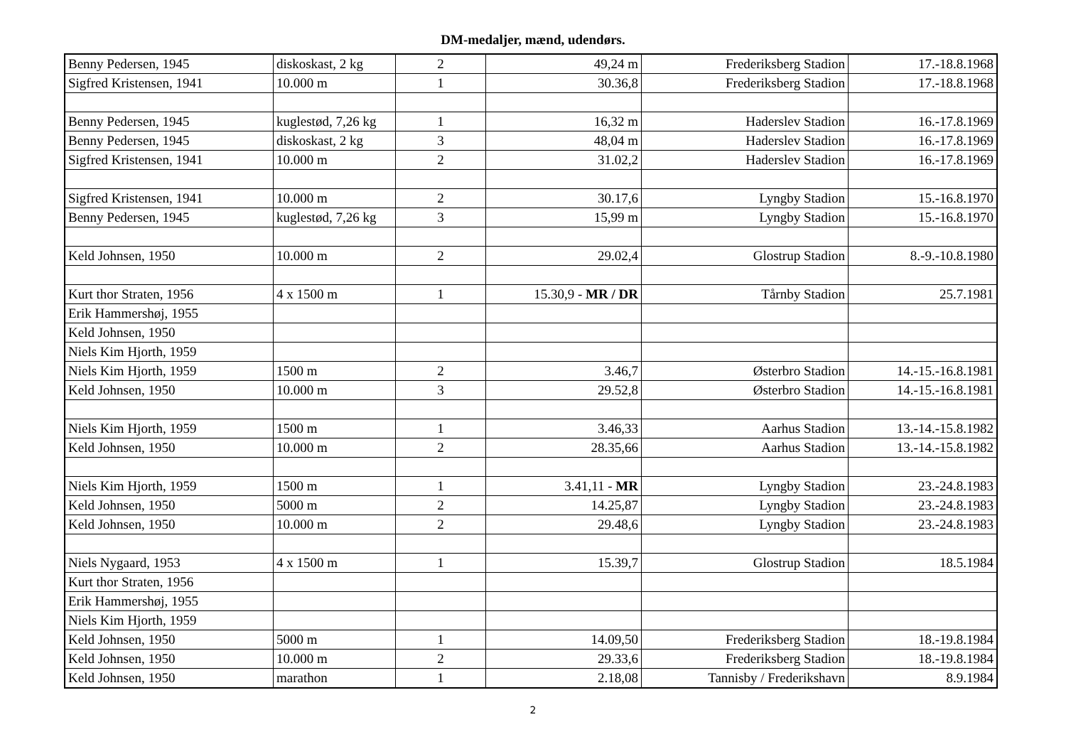DM-medaljer, mænd, udendørs.
| Benny Pedersen, 1945 | diskoskast, 2 kg | 2 | 49,24 m | Frederiksberg Stadion | 17.-18.8.1968 |
| Sigfred Kristensen, 1941 | 10.000 m | 1 | 30.36,8 | Frederiksberg Stadion | 17.-18.8.1968 |
| Benny Pedersen, 1945 | kuglestød, 7,26 kg | 1 | 16,32 m | Haderslev Stadion | 16.-17.8.1969 |
| Benny Pedersen, 1945 | diskoskast, 2 kg | 3 | 48,04 m | Haderslev Stadion | 16.-17.8.1969 |
| Sigfred Kristensen, 1941 | 10.000 m | 2 | 31.02,2 | Haderslev Stadion | 16.-17.8.1969 |
| Sigfred Kristensen, 1941 | 10.000 m | 2 | 30.17,6 | Lyngby Stadion | 15.-16.8.1970 |
| Benny Pedersen, 1945 | kuglestød, 7,26 kg | 3 | 15,99 m | Lyngby Stadion | 15.-16.8.1970 |
| Keld Johnsen, 1950 | 10.000 m | 2 | 29.02,4 | Glostrup Stadion | 8.-9.-10.8.1980 |
| Kurt thor Straten, 1956 | 4 x 1500 m | 1 | 15.30,9 - MR / DR | Tårnby Stadion | 25.7.1981 |
| Erik Hammershøj, 1955 | | | | | |
| Keld Johnsen, 1950 | | | | | |
| Niels Kim Hjorth, 1959 | | | | | |
| Niels Kim Hjorth, 1959 | 1500 m | 2 | 3.46,7 | Østerbro Stadion | 14.-15.-16.8.1981 |
| Keld Johnsen, 1950 | 10.000 m | 3 | 29.52,8 | Østerbro Stadion | 14.-15.-16.8.1981 |
| Niels Kim Hjorth, 1959 | 1500 m | 1 | 3.46,33 | Aarhus Stadion | 13.-14.-15.8.1982 |
| Keld Johnsen, 1950 | 10.000 m | 2 | 28.35,66 | Aarhus Stadion | 13.-14.-15.8.1982 |
| Niels Kim Hjorth, 1959 | 1500 m | 1 | 3.41,11 - MR | Lyngby Stadion | 23.-24.8.1983 |
| Keld Johnsen, 1950 | 5000 m | 2 | 14.25,87 | Lyngby Stadion | 23.-24.8.1983 |
| Keld Johnsen, 1950 | 10.000 m | 2 | 29.48,6 | Lyngby Stadion | 23.-24.8.1983 |
| Niels Nygaard, 1953 | 4 x 1500 m | 1 | 15.39,7 | Glostrup Stadion | 18.5.1984 |
| Kurt thor Straten, 1956 | | | | | |
| Erik Hammershøj, 1955 | | | | | |
| Niels Kim Hjorth, 1959 | | | | | |
| Keld Johnsen, 1950 | 5000 m | 1 | 14.09,50 | Frederiksberg Stadion | 18.-19.8.1984 |
| Keld Johnsen, 1950 | 10.000 m | 2 | 29.33,6 | Frederiksberg Stadion | 18.-19.8.1984 |
| Keld Johnsen, 1950 | marathon | 1 | 2.18,08 | Tannisby / Frederikshavn | 8.9.1984 |
2